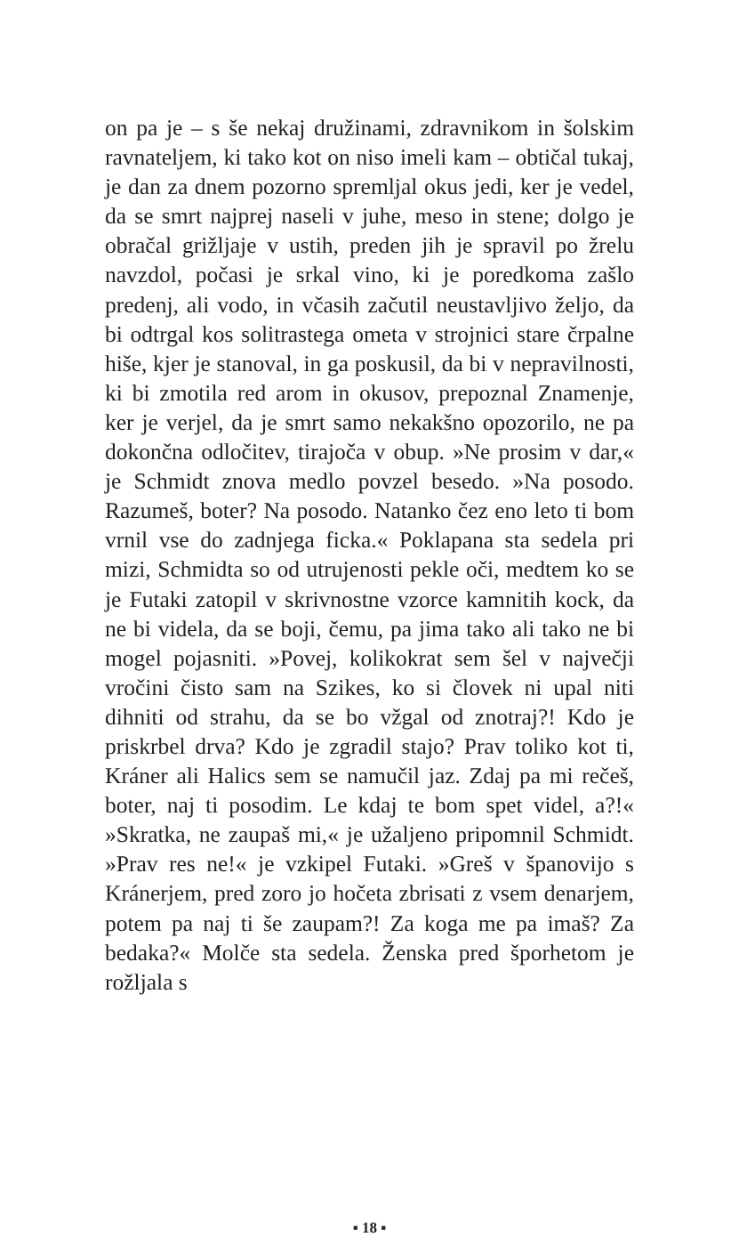on pa je – s še nekaj družinami, zdravnikom in šolskim ravnateljem, ki tako kot on niso imeli kam – obtičal tukaj, je dan za dnem pozorno spremljal okus jedi, ker je vedel, da se smrt najprej naseli v juhe, meso in stene; dolgo je obračal grižljaje v ustih, preden jih je spravil po žrelu navzdol, počasi je srkal vino, ki je poredkoma zašlo predenj, ali vodo, in včasih začutil neustavljivo željo, da bi odtrgal kos solitrastega ometa v strojnici stare črpalne hiše, kjer je stanoval, in ga poskusil, da bi v nepravilnosti, ki bi zmotila red arom in okusov, prepoznal Znamenje, ker je verjel, da je smrt samo nekakšno opozorilo, ne pa dokončna odločitev, tirajoča v obup. »Ne prosim v dar,« je Schmidt znova medlo povzel besedo. »Na posodo. Razumeš, boter? Na posodo. Natanko čez eno leto ti bom vrnil vse do zadnjega ficka.« Poklapana sta sedela pri mizi, Schmidta so od utrujenosti pekle oči, medtem ko se je Futaki zatopil v skrivnostne vzorce kamnitih kock, da ne bi videla, da se boji, čemu, pa jima tako ali tako ne bi mogel pojasniti. »Povej, kolikokrat sem šel v največji vročini čisto sam na Szikes, ko si človek ni upal niti dihniti od strahu, da se bo vžgal od znotraj?! Kdo je priskrbel drva? Kdo je zgradil stajo? Prav toliko kot ti, Kráner ali Halics sem se namučil jaz. Zdaj pa mi rečeš, boter, naj ti posodim. Le kdaj te bom spet videl, a?!« »Skratka, ne zaupaš mi,« je užaljeno pripomnil Schmidt. »Prav res ne!« je vzkipel Futaki. »Greš v španovijo s Kránerjem, pred zoro jo hočeta zbrisati z vsem denarjem, potem pa naj ti še zaupam?! Za koga me pa imaš? Za bedaka?« Molče sta sedela. Ženska pred šporhetom je rožljala s
▪ 18 ▪